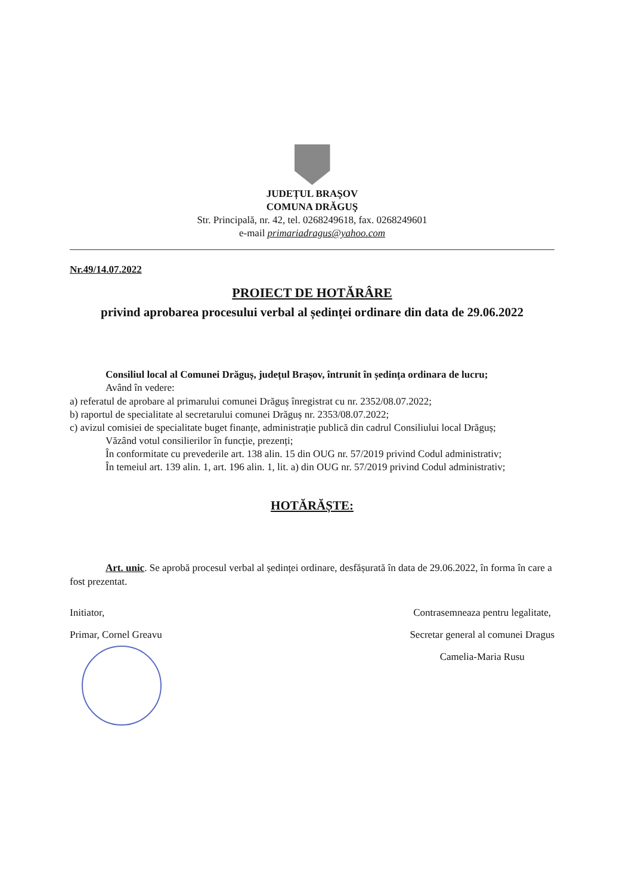JUDEȚUL BRAŞOV
COMUNA DRĂGUŞ
Str. Principală, nr. 42, tel. 0268249618, fax. 0268249601
e-mail primariadragus@yahoo.com
Nr.49/14.07.2022
PROIECT DE HOTĂRÂRE
privind aprobarea procesului verbal al ședinței ordinare din data de 29.06.2022
Consiliul local al Comunei Drăguș, județul Brașov, întrunit în ședința ordinara de lucru;
Având în vedere:
a) referatul de aprobare al primarului comunei Drăguș înregistrat cu nr. 2352/08.07.2022;
b) raportul de specialitate al secretarului comunei Drăguș nr. 2353/08.07.2022;
c) avizul comisiei de specialitate buget finanțe, administrație publică din cadrul Consiliului local Drăguș;
Văzând votul consilierilor în funcție, prezenți;
În conformitate cu prevederile art. 138 alin. 15 din OUG nr. 57/2019 privind Codul administrativ;
În temeiul art. 139 alin. 1, art. 196 alin. 1, lit. a) din OUG nr. 57/2019 privind Codul administrativ;
HOTĂRĂȘTE:
Art. unic. Se aprobă procesul verbal al ședinței ordinare, desfășurată în data de 29.06.2022, în forma în care a fost prezentat.
Initiator,
Primar, Cornel Greavu
Contrasemneaza pentru legalitate,
Secretar general al comunei Dragus
Camelia-Maria Rusu